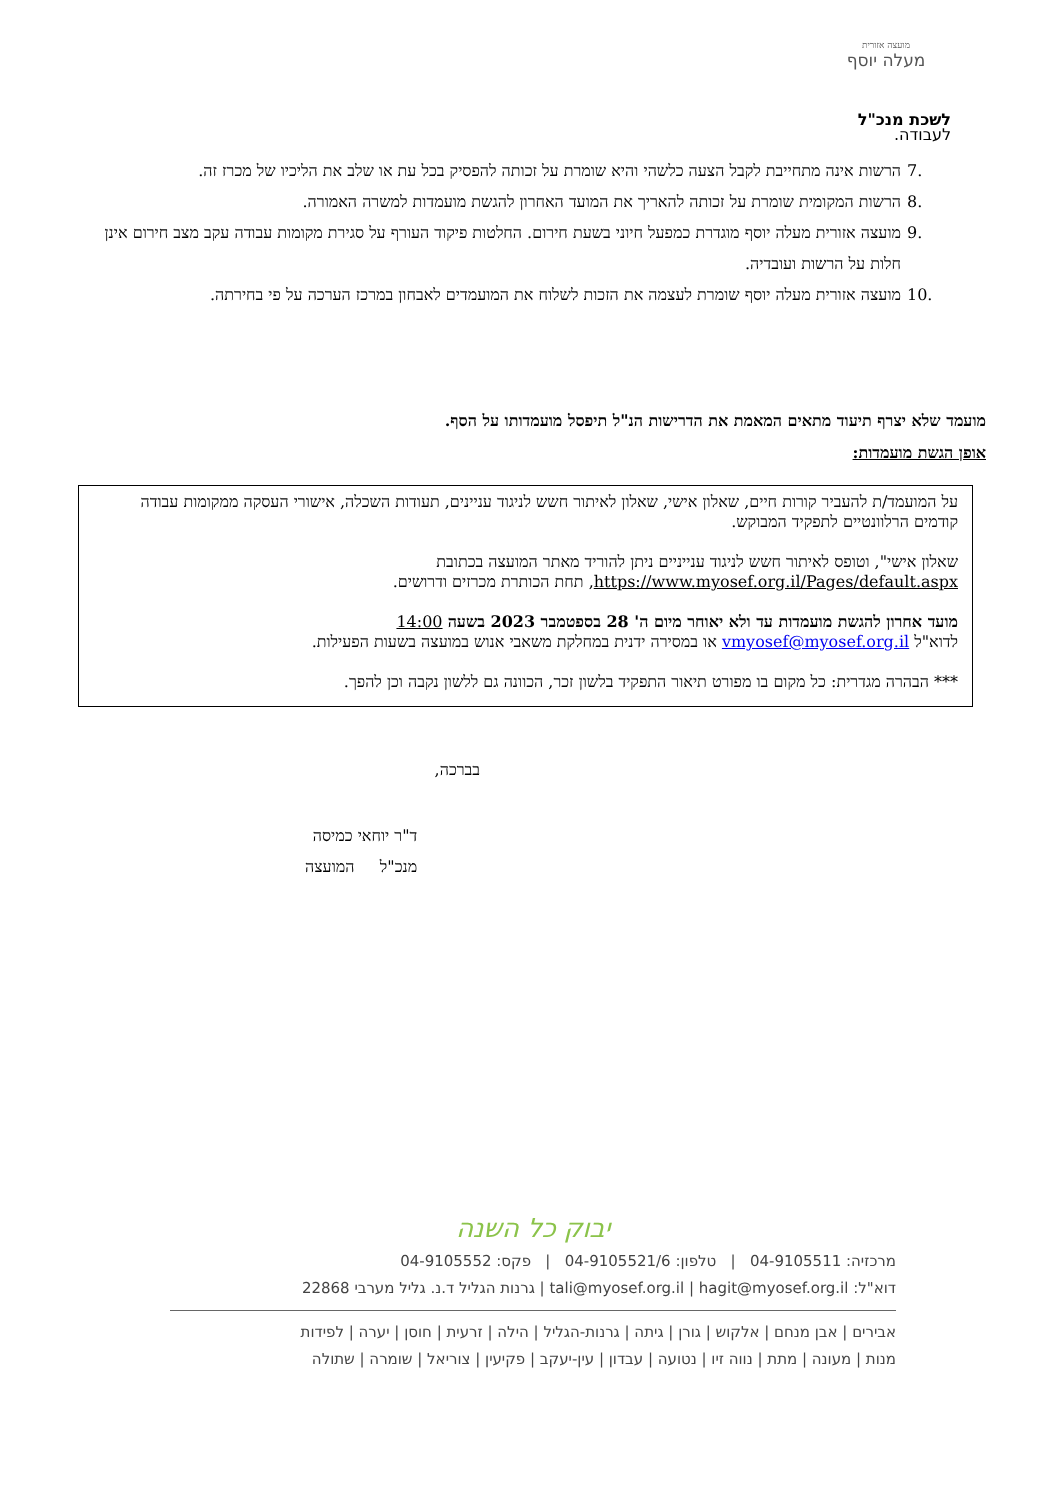מועצה אזורית
מעלה יוסף
לשכת מנכ"ל
לעבודה.
.7 הרשות אינה מתחייבת לקבל הצעה כלשהי והיא שומרת על זכותה להפסיק בכל עת או שלב את הליכיו של מכרז זה.
.8 הרשות המקומית שומרת על זכותה להאריך את המועד האחרון להגשת מועמדות למשרה האמורה.
.9 מועצה אזורית מעלה יוסף מוגדרת כמפעל חיוני בשעת חירום. החלטות פיקוד העורף על סגירת מקומות עבודה עקב מצב חירום אינן חלות על הרשות ועובדיה.
.10 מועצה אזורית מעלה יוסף שומרת לעצמה את הזכות לשלוח את המועמדים לאבחון במרכז הערכה על פי בחירתה.
מועמד שלא יצרף תיעוד מתאים המאמת את הדרישות הנ"ל תיפסל מועמדותו על הסף.
אופן הגשת מועמדות:
על המועמד/ת להעביר קורות חיים, שאלון אישי, שאלון לאיתור חשש לניגוד עניינים, תעודות השכלה, אישורי העסקה ממקומות עבודה קודמים הרלוונטיים לתפקיד המבוקש.
שאלון אישי", וטופס לאיתור חשש לניגוד ענייניים ניתן להוריד מאתר המועצה בכתובת https://www.myosef.org.il/Pages/default.aspx, תחת הכותרת מכרזים ודרושים.
מועד אחרון להגשת מועמדות עד ולא יאוחר מיום ה' 28 בספטמבר 2023 בשעה 14:00
לדוא"ל vmyosef@myosef.org.il או במסירה ידנית במחלקת משאבי אנוש במועצה בשעות הפעילות.
*** הבהרה מגדרית: כל מקום בו מפורט תיאור התפקיד בלשון זכר, הכוונה גם ללשון נקבה וכן להפך.
בברכה,
ד"ר יוחאי כמיסה
מנכ"ל המועצה
יבוק כל השנה
מרכזיה: 04-9105511 | טלפון: 04-9105521/6 | פקס: 04-9105552
דוא"ל: tali@myosef.org.il | hagit@myosef.org.il | גרנות הגליל ד.נ. גליל מערבי 22868
אבירים | אבן מנחם | אלקוש | גורן | גיתה | גרנות-הגליל | הילה | זרעית | חוסן | יערה | לפידות
מנות | מעונה | מתת | נווה זיו | נטועה | עבדון | עין-יעקב | פקיעין | צוריאל | שומרה | שתולה